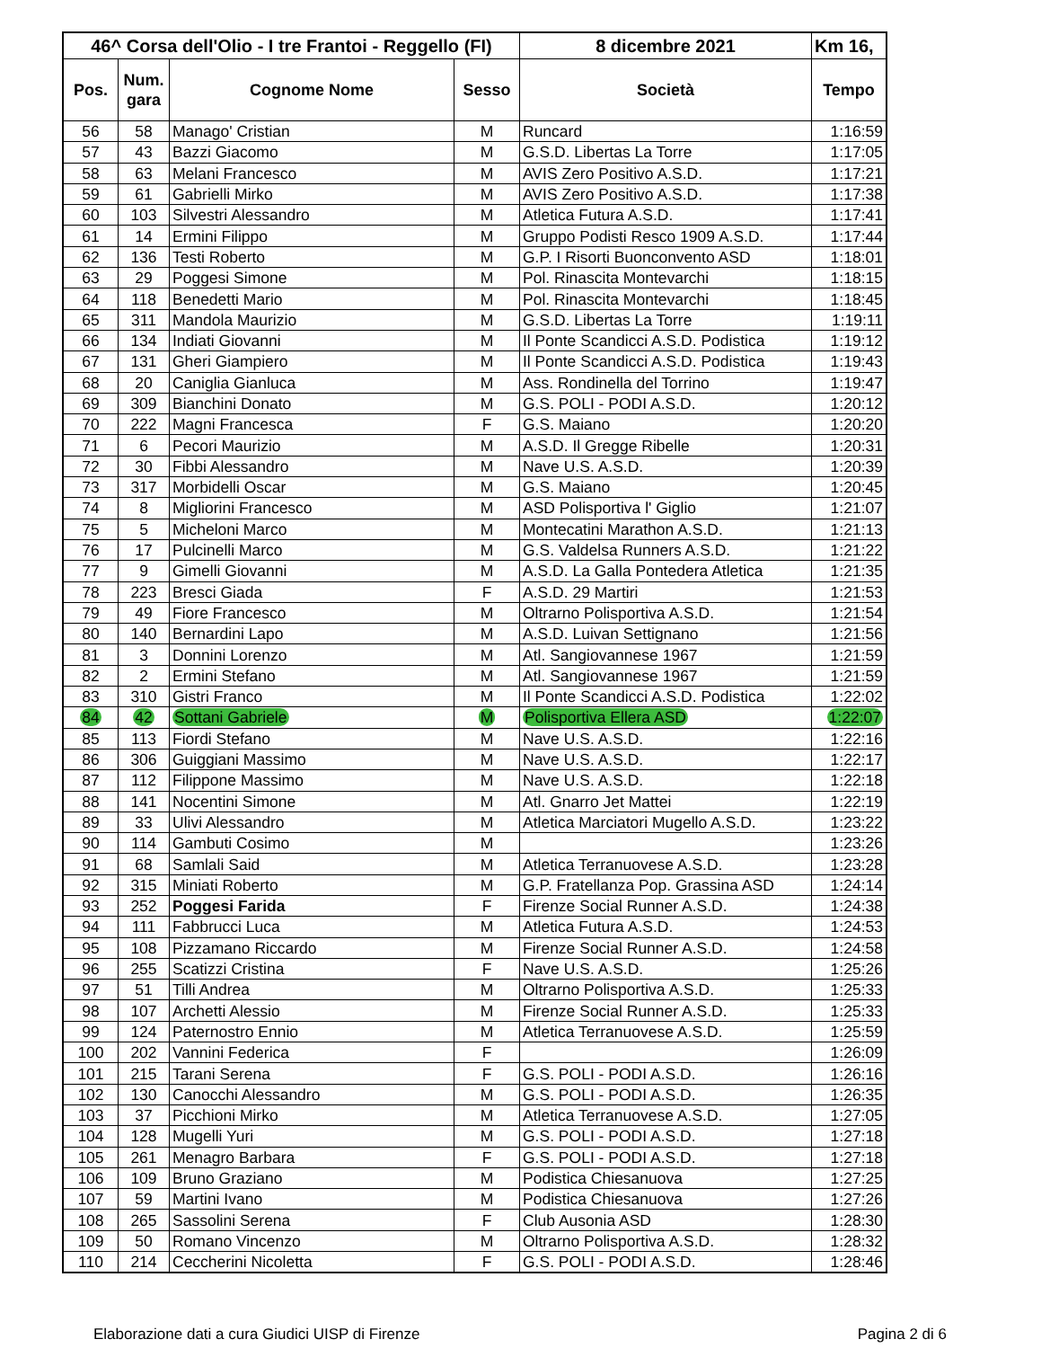| 46^ Corsa dell'Olio - I tre Frantoi - Reggello (FI) | | | | 8 dicembre 2021 | Km 16, |
| --- | --- | --- | --- | --- | --- |
| Pos. | Num. gara | Cognome Nome | Sesso | Società | Tempo |
| 56 | 58 | Manago' Cristian | M | Runcard | 1:16:59 |
| 57 | 43 | Bazzi Giacomo | M | G.S.D. Libertas La Torre | 1:17:05 |
| 58 | 63 | Melani Francesco | M | AVIS Zero Positivo A.S.D. | 1:17:21 |
| 59 | 61 | Gabrielli Mirko | M | AVIS Zero Positivo A.S.D. | 1:17:38 |
| 60 | 103 | Silvestri Alessandro | M | Atletica Futura A.S.D. | 1:17:41 |
| 61 | 14 | Ermini Filippo | M | Gruppo Podisti Resco 1909 A.S.D. | 1:17:44 |
| 62 | 136 | Testi Roberto | M | G.P. I Risorti Buonconvento ASD | 1:18:01 |
| 63 | 29 | Poggesi Simone | M | Pol. Rinascita Montevarchi | 1:18:15 |
| 64 | 118 | Benedetti Mario | M | Pol. Rinascita Montevarchi | 1:18:45 |
| 65 | 311 | Mandola Maurizio | M | G.S.D. Libertas La Torre | 1:19:11 |
| 66 | 134 | Indiati Giovanni | M | Il Ponte Scandicci A.S.D. Podistica | 1:19:12 |
| 67 | 131 | Gheri Giampiero | M | Il Ponte Scandicci A.S.D. Podistica | 1:19:43 |
| 68 | 20 | Caniglia Gianluca | M | Ass. Rondinella del Torrino | 1:19:47 |
| 69 | 309 | Bianchini Donato | M | G.S. POLI - PODI A.S.D. | 1:20:12 |
| 70 | 222 | Magni Francesca | F | G.S. Maiano | 1:20:20 |
| 71 | 6 | Pecori Maurizio | M | A.S.D. Il Gregge Ribelle | 1:20:31 |
| 72 | 30 | Fibbi Alessandro | M | Nave U.S. A.S.D. | 1:20:39 |
| 73 | 317 | Morbidelli Oscar | M | G.S. Maiano | 1:20:45 |
| 74 | 8 | Migliorini Francesco | M | ASD Polisportiva l' Giglio | 1:21:07 |
| 75 | 5 | Micheloni Marco | M | Montecatini Marathon A.S.D. | 1:21:13 |
| 76 | 17 | Pulcinelli Marco | M | G.S. Valdelsa Runners A.S.D. | 1:21:22 |
| 77 | 9 | Gimelli Giovanni | M | A.S.D. La Galla Pontedera Atletica | 1:21:35 |
| 78 | 223 | Bresci Giada | F | A.S.D. 29 Martiri | 1:21:53 |
| 79 | 49 | Fiore Francesco | M | Oltrarno Polisportiva A.S.D. | 1:21:54 |
| 80 | 140 | Bernardini Lapo | M | A.S.D. Luivan Settignano | 1:21:56 |
| 81 | 3 | Donnini Lorenzo | M | Atl. Sangiovannese 1967 | 1:21:59 |
| 82 | 2 | Ermini Stefano | M | Atl. Sangiovannese 1967 | 1:21:59 |
| 83 | 310 | Gistri Franco | M | Il Ponte Scandicci A.S.D. Podistica | 1:22:02 |
| 84 | 42 | Sottani Gabriele | M | Polisportiva Ellera ASD | 1:22:07 |
| 85 | 113 | Fiordi Stefano | M | Nave U.S. A.S.D. | 1:22:16 |
| 86 | 306 | Guiggiani Massimo | M | Nave U.S. A.S.D. | 1:22:17 |
| 87 | 112 | Filippone Massimo | M | Nave U.S. A.S.D. | 1:22:18 |
| 88 | 141 | Nocentini Simone | M | Atl. Gnarro Jet Mattei | 1:22:19 |
| 89 | 33 | Ulivi Alessandro | M | Atletica Marciatori Mugello A.S.D. | 1:23:22 |
| 90 | 114 | Gambuti Cosimo | M | | 1:23:26 |
| 91 | 68 | Samlali Said | M | Atletica Terranuovese A.S.D. | 1:23:28 |
| 92 | 315 | Miniati Roberto | M | G.P. Fratellanza Pop. Grassina ASD | 1:24:14 |
| 93 | 252 | Poggesi Farida | F | Firenze Social Runner A.S.D. | 1:24:38 |
| 94 | 111 | Fabbrucci Luca | M | Atletica Futura A.S.D. | 1:24:53 |
| 95 | 108 | Pizzamano Riccardo | M | Firenze Social Runner A.S.D. | 1:24:58 |
| 96 | 255 | Scatizzi Cristina | F | Nave U.S. A.S.D. | 1:25:26 |
| 97 | 51 | Tilli Andrea | M | Oltrarno Polisportiva A.S.D. | 1:25:33 |
| 98 | 107 | Archetti Alessio | M | Firenze Social Runner A.S.D. | 1:25:33 |
| 99 | 124 | Paternostro Ennio | M | Atletica Terranuovese A.S.D. | 1:25:59 |
| 100 | 202 | Vannini Federica | F | | 1:26:09 |
| 101 | 215 | Tarani Serena | F | G.S. POLI - PODI A.S.D. | 1:26:16 |
| 102 | 130 | Canocchi Alessandro | M | G.S. POLI - PODI A.S.D. | 1:26:35 |
| 103 | 37 | Picchioni Mirko | M | Atletica Terranuovese A.S.D. | 1:27:05 |
| 104 | 128 | Mugelli Yuri | M | G.S. POLI - PODI A.S.D. | 1:27:18 |
| 105 | 261 | Menagro Barbara | F | G.S. POLI - PODI A.S.D. | 1:27:18 |
| 106 | 109 | Bruno Graziano | M | Podistica Chiesanuova | 1:27:25 |
| 107 | 59 | Martini Ivano | M | Podistica Chiesanuova | 1:27:26 |
| 108 | 265 | Sassolini Serena | F | Club Ausonia ASD | 1:28:30 |
| 109 | 50 | Romano Vincenzo | M | Oltrarno Polisportiva A.S.D. | 1:28:32 |
| 110 | 214 | Ceccherini Nicoletta | F | G.S. POLI - PODI A.S.D. | 1:28:46 |
Elaborazione dati a cura Giudici UISP di Firenze Pagina 2 di 6